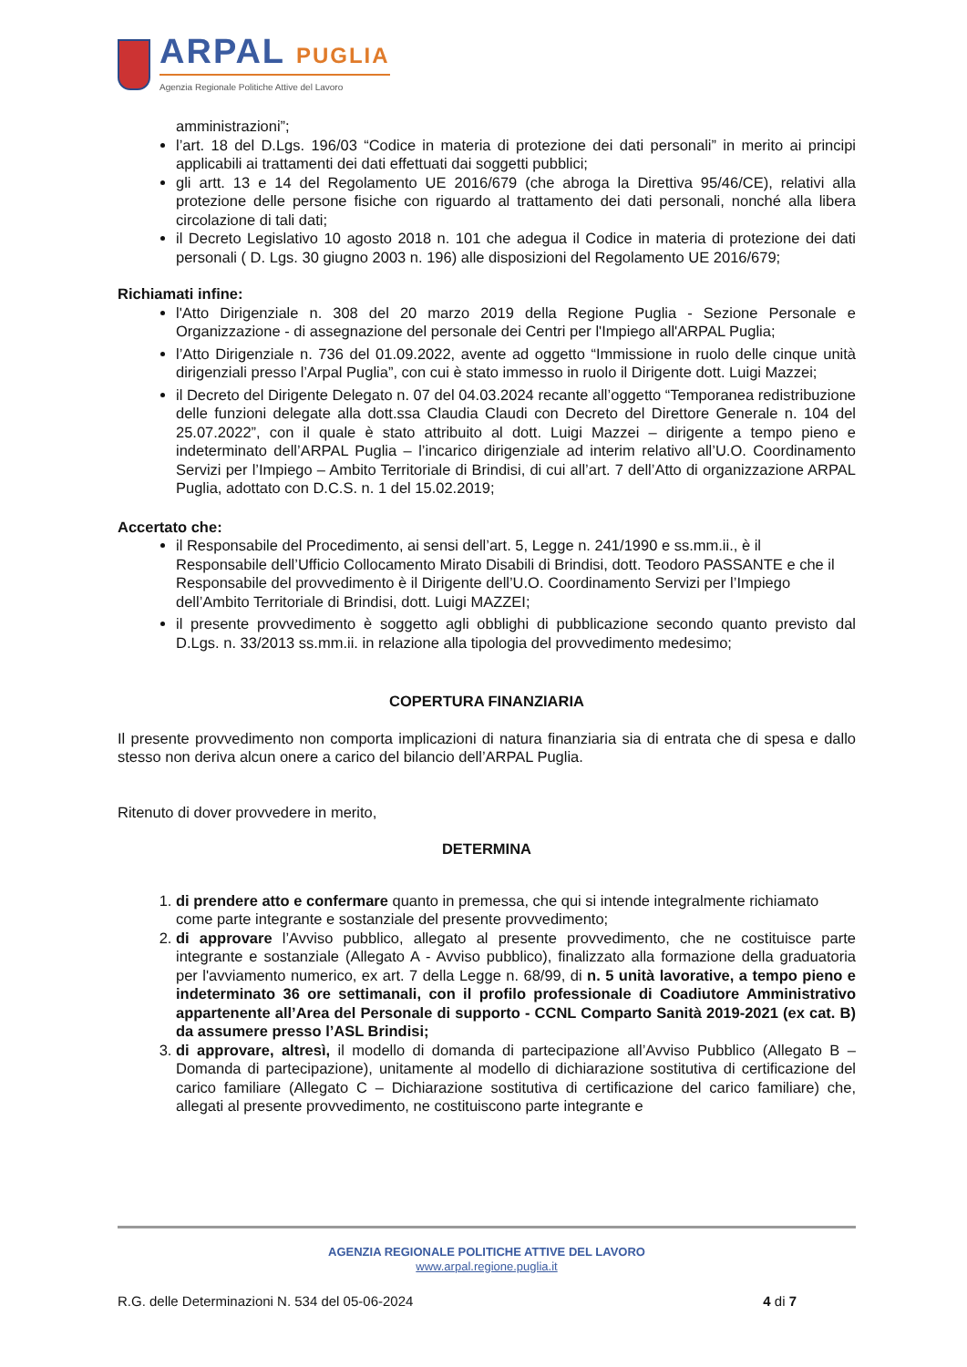ARPAL PUGLIA
Agenzia Regionale Politiche Attive del Lavoro
amministrazioni”;
l’art. 18 del D.Lgs. 196/03 “Codice in materia di protezione dei dati personali” in merito ai principi applicabili ai trattamenti dei dati effettuati dai soggetti pubblici;
gli artt. 13 e 14 del Regolamento UE 2016/679 (che abroga la Direttiva 95/46/CE), relativi alla protezione delle persone fisiche con riguardo al trattamento dei dati personali, nonché alla libera circolazione di tali dati;
il Decreto Legislativo 10 agosto 2018 n. 101 che adegua il Codice in materia di protezione dei dati personali ( D. Lgs. 30 giugno 2003 n. 196) alle disposizioni del Regolamento UE 2016/679;
Richiamati infine:
l'Atto Dirigenziale n. 308 del 20 marzo 2019 della Regione Puglia - Sezione Personale e Organizzazione - di assegnazione del personale dei Centri per l'Impiego all'ARPAL Puglia;
l’Atto Dirigenziale n. 736 del 01.09.2022, avente ad oggetto “Immissione in ruolo delle cinque unità dirigenziali presso l’Arpal Puglia”, con cui è stato immesso in ruolo il Dirigente dott. Luigi Mazzei;
il Decreto del Dirigente Delegato n. 07 del 04.03.2024 recante all’oggetto “Temporanea redistribuzione delle funzioni delegate alla dott.ssa Claudia Claudi con Decreto del Direttore Generale n. 104 del 25.07.2022”, con il quale è stato attribuito al dott. Luigi Mazzei – dirigente a tempo pieno e indeterminato dell’ARPAL Puglia – l’incarico dirigenziale ad interim relativo all’U.O. Coordinamento Servizi per l’Impiego – Ambito Territoriale di Brindisi, di cui all’art. 7 dell’Atto di organizzazione ARPAL Puglia, adottato con D.C.S. n. 1 del 15.02.2019;
Accertato che:
il Responsabile del Procedimento, ai sensi dell’art. 5, Legge n. 241/1990 e ss.mm.ii., è il Responsabile dell’Ufficio Collocamento Mirato Disabili di Brindisi, dott. Teodoro PASSANTE e che il Responsabile del provvedimento è il Dirigente dell’U.O. Coordinamento Servizi per l’Impiego dell’Ambito Territoriale di Brindisi, dott. Luigi MAZZEI;
il presente provvedimento è soggetto agli obblighi di pubblicazione secondo quanto previsto dal D.Lgs. n. 33/2013 ss.mm.ii. in relazione alla tipologia del provvedimento medesimo;
COPERTURA FINANZIARIA
Il presente provvedimento non comporta implicazioni di natura finanziaria sia di entrata che di spesa e dallo stesso non deriva alcun onere a carico del bilancio dell’ARPAL Puglia.
Ritenuto di dover provvedere in merito,
DETERMINA
1. di prendere atto e confermare quanto in premessa, che qui si intende integralmente richiamato come parte integrante e sostanziale del presente provvedimento;
2. di approvare l’Avviso pubblico, allegato al presente provvedimento, che ne costituisce parte integrante e sostanziale (Allegato A - Avviso pubblico), finalizzato alla formazione della graduatoria per l'avviamento numerico, ex art. 7 della Legge n. 68/99, di n. 5 unità lavorative, a tempo pieno e indeterminato 36 ore settimanali, con il profilo professionale di Coadiutore Amministrativo appartenente all’Area del Personale di supporto - CCNL Comparto Sanità 2019-2021 (ex cat. B) da assumere presso l’ASL Brindisi;
3. di approvare, altresì, il modello di domanda di partecipazione all’Avviso Pubblico (Allegato B – Domanda di partecipazione), unitamente al modello di dichiarazione sostitutiva di certificazione del carico familiare (Allegato C – Dichiarazione sostitutiva di certificazione del carico familiare) che, allegati al presente provvedimento, ne costituiscono parte integrante e
AGENZIA REGIONALE POLITICHE ATTIVE DEL LAVORO
www.arpal.regione.puglia.it
R.G. delle Determinazioni N. 534 del 05-06-2024 4 di 7